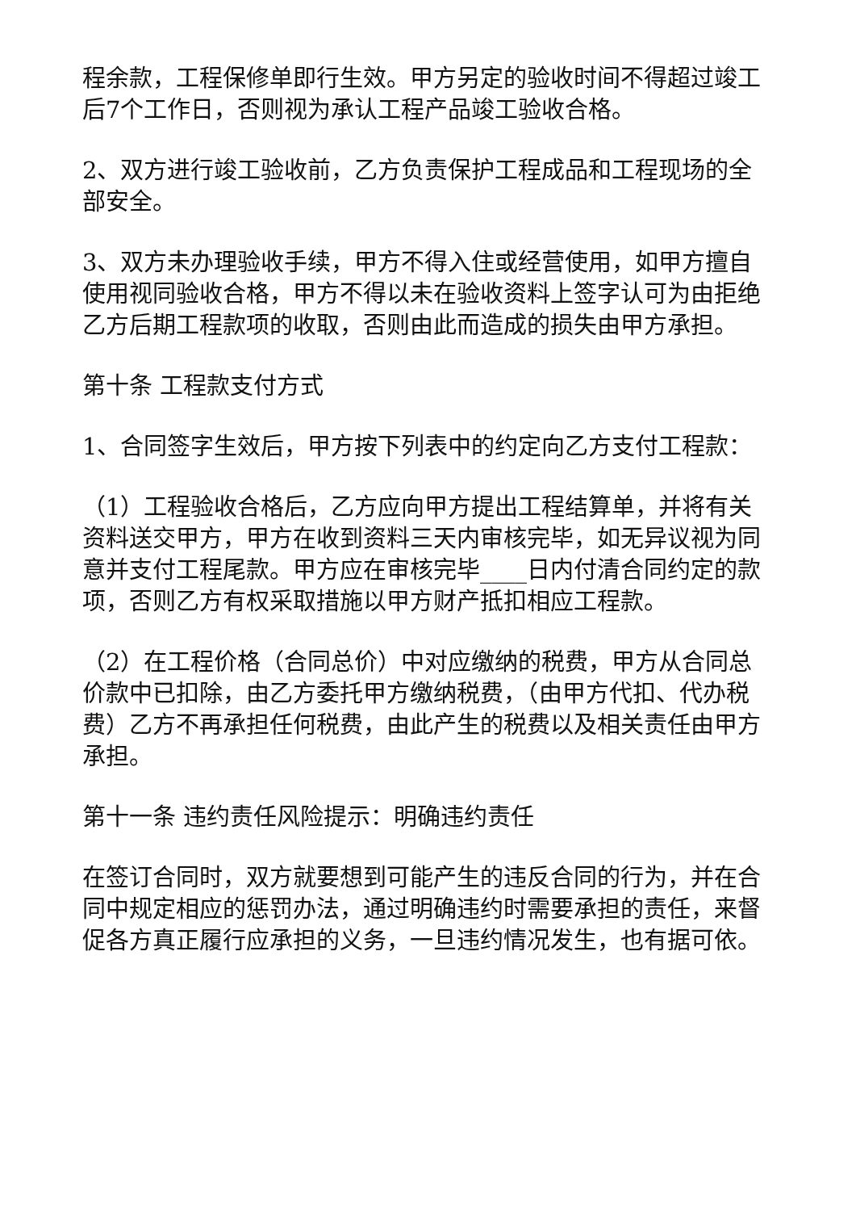程余款，工程保修单即行生效。甲方另定的验收时间不得超过竣工后7个工作日，否则视为承认工程产品竣工验收合格。
2、双方进行竣工验收前，乙方负责保护工程成品和工程现场的全部安全。
3、双方未办理验收手续，甲方不得入住或经营使用，如甲方擅自使用视同验收合格，甲方不得以未在验收资料上签字认可为由拒绝乙方后期工程款项的收取，否则由此而造成的损失由甲方承担。
第十条 工程款支付方式
1、合同签字生效后，甲方按下列表中的约定向乙方支付工程款：
（1）工程验收合格后，乙方应向甲方提出工程结算单，并将有关资料送交甲方，甲方在收到资料三天内审核完毕，如无异议视为同意并支付工程尾款。甲方应在审核完毕____日内付清合同约定的款项，否则乙方有权采取措施以甲方财产抵扣相应工程款。
（2）在工程价格（合同总价）中对应缴纳的税费，甲方从合同总价款中已扣除，由乙方委托甲方缴纳税费，（由甲方代扣、代办税费）乙方不再承担任何税费，由此产生的税费以及相关责任由甲方承担。
第十一条 违约责任风险提示：明确违约责任
在签订合同时，双方就要想到可能产生的违反合同的行为，并在合同中规定相应的惩罚办法，通过明确违约时需要承担的责任，来督促各方真正履行应承担的义务，一旦违约情况发生，也有据可依。